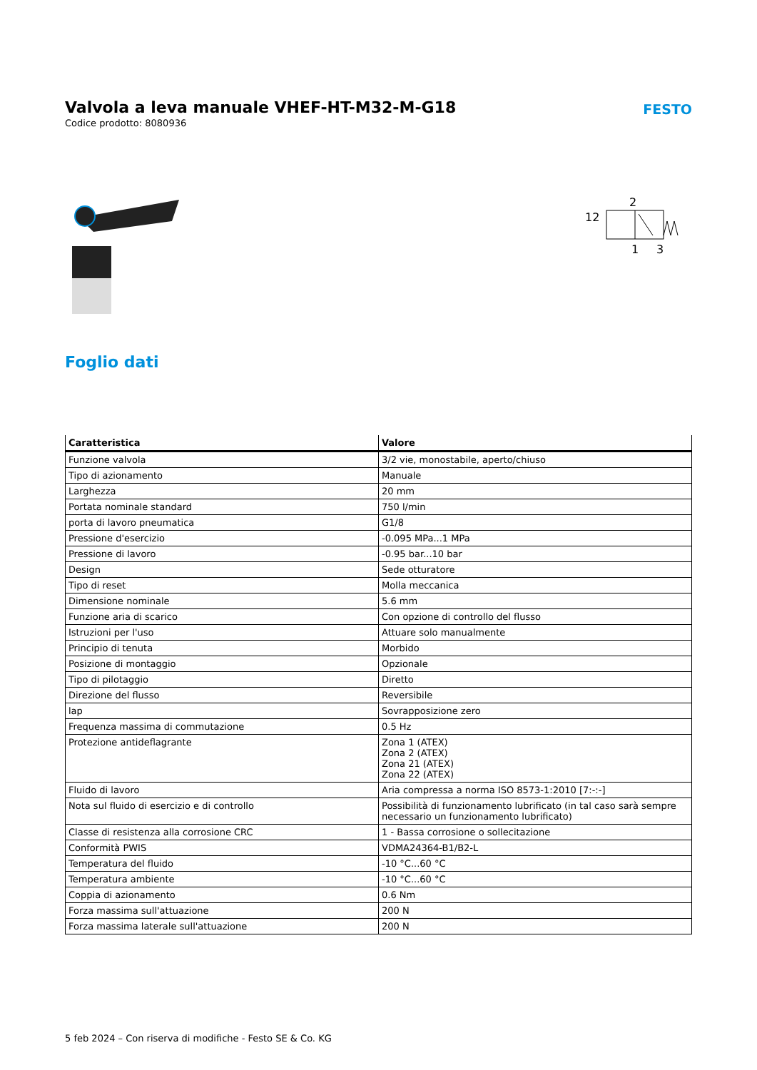Valvola a leva manuale VHEF-HT-M32-M-G18
Codice prodotto: 8080936
FESTO
2
12
1
3
Foglio dati
| Caratteristica | Valore |
| --- | --- |
| Funzione valvola | 3/2 vie, monostabile, aperto/chiuso |
| Tipo di azionamento | Manuale |
| Larghezza | 20 mm |
| Portata nominale standard | 750 l/min |
| porta di lavoro pneumatica | G1/8 |
| Pressione d'esercizio | -0.095 MPa...1 MPa |
| Pressione di lavoro | -0.95 bar...10 bar |
| Design | Sede otturatore |
| Tipo di reset | Molla meccanica |
| Dimensione nominale | 5.6 mm |
| Funzione aria di scarico | Con opzione di controllo del flusso |
| Istruzioni per l'uso | Attuare solo manualmente |
| Principio di tenuta | Morbido |
| Posizione di montaggio | Opzionale |
| Tipo di pilotaggio | Diretto |
| Direzione del flusso | Reversibile |
| lap | Sovrapposizione zero |
| Frequenza massima di commutazione | 0.5 Hz |
| Protezione antideflagrante | Zona 1 (ATEX) Zona 2 (ATEX) Zona 21 (ATEX) Zona 22 (ATEX) |
| Fluido di lavoro | Aria compressa a norma ISO 8573-1:2010 [7:-:-] |
| Nota sul fluido di esercizio e di controllo | Possibilità di funzionamento lubrificato (in tal caso sarà sempre necessario un funzionamento lubrificato) |
| Classe di resistenza alla corrosione CRC | 1 - Bassa corrosione o sollecitazione |
| Conformità PWIS | VDMA24364-B1/B2-L |
| Temperatura del fluido | -10 °C...60 °C |
| Temperatura ambiente | -10 °C...60 °C |
| Coppia di azionamento | 0.6 Nm |
| Forza massima sull'attuazione | 200 N |
| Forza massima laterale sull'attuazione | 200 N |
5 feb 2024 – Con riserva di modifiche - Festo SE & Co. KG